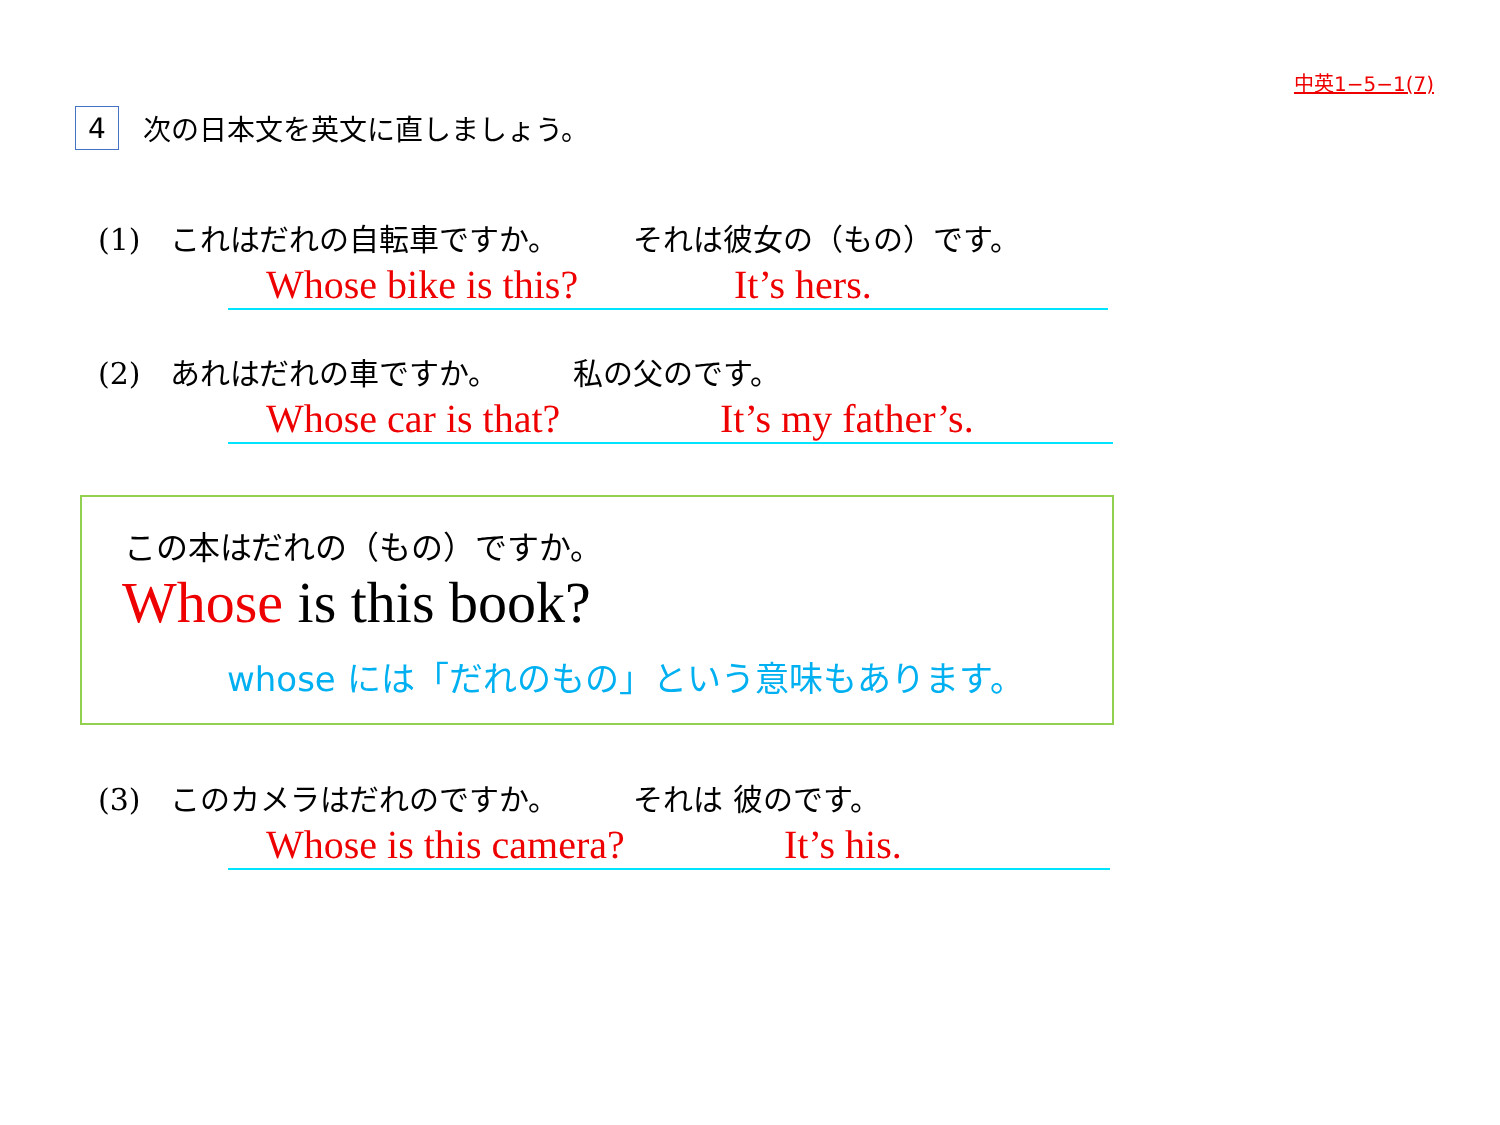中英1−5−1(7)
4
次の日本文を英文に直しましょう。
(1)　これはだれの自転車ですか。　　　それは彼女の（もの）です。
Whose bike is this? It’s hers.
(2)　あれはだれの車ですか。　　　私の父のです。
Whose car is that? It’s my father’s.
この本はだれの（もの）ですか。
Whose is this book?
whose には「だれのもの」という意味もあります。
(3)　このカメラはだれのですか。　　　それは 彼のです。
Whose is this camera? It’s his.